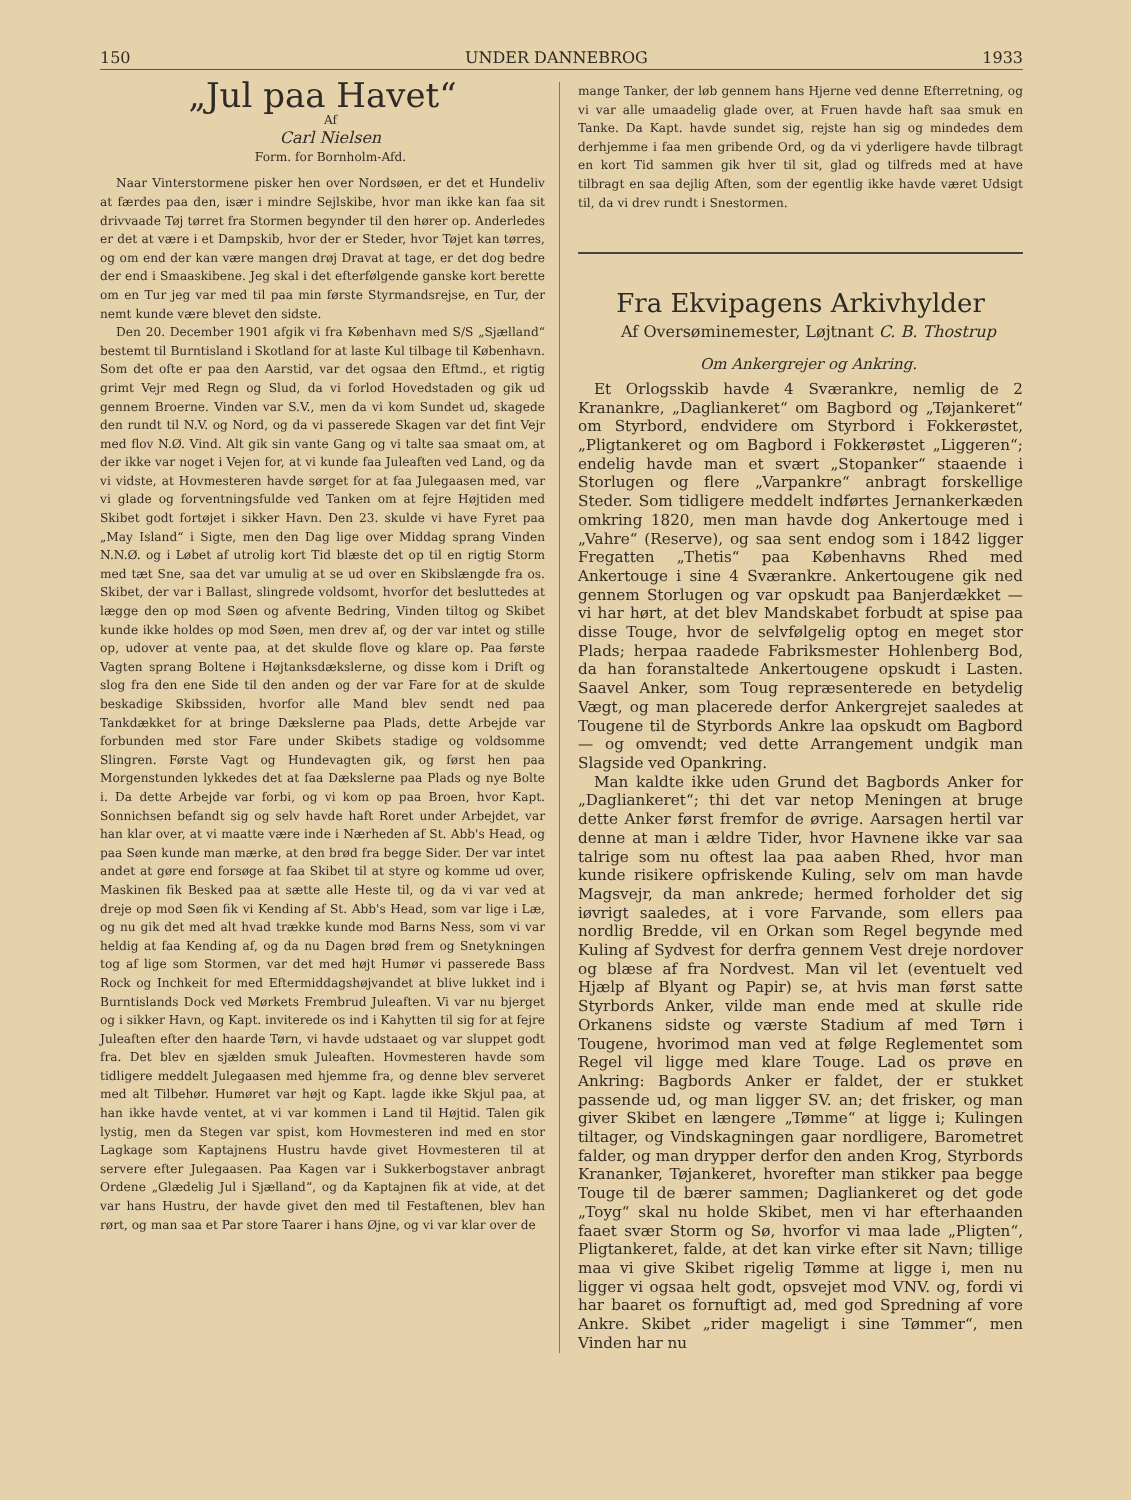150 UNDER DANNEBROG 1933
„Jul paa Havet“
Af
Carl Nielsen
Form. for Bornholm-Afd.
Naar Vinterstormene pisker hen over Nordsøen, er det et Hundeliv at færdes paa den, især i mindre Sejlskibe, hvor man ikke kan faa sit drivvaade Tøj tørret fra Stormen begynder til den hører op. Anderledes er det at være i et Dampskib, hvor der er Steder, hvor Tøjet kan tørres, og om end der kan være mangen drøj Dravat at tage, er det dog bedre der end i Smaaskibene. Jeg skal i det efterfølgende ganske kort berette om en Tur jeg var med til paa min første Styrmandsrejse, en Tur, der nemt kunde være blevet den sidste.
Den 20. December 1901 afgik vi fra København med S/S „Sjælland“ bestemt til Burntisland i Skotland for at laste Kul tilbage til København. Som det ofte er paa den Aarstid, var det ogsaa den Eftmd., et rigtig grimt Vejr med Regn og Slud, da vi forlod Hovedstaden og gik ud gennem Broerne. Vinden var S.V., men da vi kom Sundet ud, skagede den rundt til N.V. og Nord, og da vi passerede Skagen var det fint Vejr med flov N.Ø. Vind. Alt gik sin vante Gang og vi talte saa smaat om, at der ikke var noget i Vejen for, at vi kunde faa Juleaften ved Land, og da vi vidste, at Hovmesteren havde sørget for at faa Julegaasen med, var vi glade og forventningsfulde ved Tanken om at fejre Højtiden med Skibet godt fortøjet i sikker Havn. Den 23. skulde vi have Fyret paa „May Island“ i Sigte, men den Dag lige over Middag sprang Vinden N.N.Ø. og i Løbet af utrolig kort Tid blæste det op til en rigtig Storm med tæt Sne, saa det var umulig at se ud over en Skibslængde fra os. Skibet, der var i Ballast, slingrede voldsomt, hvorfor det besluttedes at lægge den op mod Søen og afvente Bedring, Vinden tiltog og Skibet kunde ikke holdes op mod Søen, men drev af, og der var intet og stille op, udover at vente paa, at det skulde flove og klare op. Paa første Vagten sprang Boltene i Højtanksdækslerne, og disse kom i Drift og slog fra den ene Side til den anden og der var Fare for at de skulde beskadige Skibssiden, hvorfor alle Mand blev sendt ned paa Tankdækket for at bringe Dækslerne paa Plads, dette Arbejde var forbunden med stor Fare under Skibets stadige og voldsomme Slingren. Første Vagt og Hundevagten gik, og først hen paa Morgenstunden lykkedes det at faa Dækslerne paa Plads og nye Bolte i. Da dette Arbejde var forbi, og vi kom op paa Broen, hvor Kapt. Sonnichsen befandt sig og selv havde haft Roret under Arbejdet, var han klar over, at vi maatte være inde i Nærheden af St. Abb's Head, og paa Søen kunde man mærke, at den brød fra begge Sider. Der var intet andet at gøre end forsøge at faa Skibet til at styre og komme ud over, Maskinen fik Besked paa at sætte alle Heste til, og da vi var ved at dreje op mod Søen fik vi Kending af St. Abb's Head, som var lige i Læ, og nu gik det med alt hvad trække kunde mod Barns Ness, som vi var heldig at faa Kending af, og da nu Dagen brød frem og Snetykningen tog af lige som Stormen, var det med højt Humør vi passerede Bass Rock og Inchkeit for med Eftermiddagshøjvandet at blive lukket ind i Burntislands Dock ved Mørkets Frembrud Juleaften. Vi var nu bjerget og i sikker Havn, og Kapt. inviterede os ind i Kahytten til sig for at fejre Juleaften efter den haarde Tørn, vi havde udstaaet og var sluppet godt fra. Det blev en sjælden smuk Juleaften. Hovmesteren havde som tidligere meddelt Julegaasen med hjemme fra, og denne blev serveret med alt Tilbehør. Humøret var højt og Kapt. lagde ikke Skjul paa, at han ikke havde ventet, at vi var kommen i Land til Højtid. Talen gik lystig, men da Stegen var spist, kom Hovmesteren ind med en stor Lagkage som Kaptajnens Hustru havde givet Hovmesteren til at servere efter Julegaasen. Paa Kagen var i Sukkerbogstaver anbragt Ordene „Glædelig Jul i Sjælland“, og da Kaptajnen fik at vide, at det var hans Hustru, der havde givet den med til Festaftenen, blev han rørt, og man saa et Par store Taarer i hans Øjne, og vi var klar over de
mange Tanker, der løb gennem hans Hjerne ved denne Efterretning, og vi var alle umaadelig glade over, at Fruen havde haft saa smuk en Tanke. Da Kapt. havde sundet sig, rejste han sig og mindedes dem derhjemme i faa men gribende Ord, og da vi yderligere havde tilbragt en kort Tid sammen gik hver til sit, glad og tilfreds med at have tilbragt en saa dejlig Aften, som der egentlig ikke havde været Udsigt til, da vi drev rundt i Snestormen.
Fra Ekvipagens Arkivhylder
Af Oversøminemester, Løjtnant C. B. Thostrup
Om Ankergrejer og Ankring.
Et Orlogsskib havde 4 Sværankre, nemlig de 2 Kranankre, „Dagliankeret“ om Bagbord og „Tøjankeret“ om Styrbord, endvidere om Styrbord i Fokkerøstet, „Pligtankeret og om Bagbord i Fokkerøstet „Liggeren“; endelig havde man et svært „Stopanker“ staaende i Storlugen og flere „Varpankre“ anbragt forskellige Steder. Som tidligere meddelt indførtes Jernankerkæden omkring 1820, men man havde dog Ankertouge med i „Vahre“ (Reserve), og saa sent endog som i 1842 ligger Fregatten „Thetis“ paa Københavns Rhed med Ankertouge i sine 4 Sværankre. Ankertougene gik ned gennem Storlugen og var opskudt paa Banjerdækket — vi har hørt, at det blev Mandskabet forbudt at spise paa disse Touge, hvor de selvfølgelig optog en meget stor Plads; herpaa raadede Fabriksmester Hohlenberg Bod, da han foranstaltede Ankertougene opskudt i Lasten. Saavel Anker, som Toug repræsenterede en betydelig Vægt, og man placerede derfor Ankergrejet saaledes at Tougene til de Styrbords Ankre laa opskudt om Bagbord — og omvendt; ved dette Arrangement undgik man Slagside ved Opankring.
Man kaldte ikke uden Grund det Bagbords Anker for „Dagliankeret“; thi det var netop Meningen at bruge dette Anker først fremfor de øvrige. Aarsagen hertil var denne at man i ældre Tider, hvor Havnene ikke var saa talrige som nu oftest laa paa aaben Rhed, hvor man kunde risikere opfriskende Kuling, selv om man havde Magsvejr, da man ankrede; hermed forholder det sig iøvrigt saaledes, at i vore Farvande, som ellers paa nordlig Bredde, vil en Orkan som Regel begynde med Kuling af Sydvest for derfra gennem Vest dreje nordover og blæse af fra Nordvest. Man vil let (eventuelt ved Hjælp af Blyant og Papir) se, at hvis man først satte Styrbords Anker, vilde man ende med at skulle ride Orkanens sidste og værste Stadium af med Tørn i Tougene, hvorimod man ved at følge Reglementet som Regel vil ligge med klare Touge. Lad os prøve en Ankring: Bagbords Anker er faldet, der er stukket passende ud, og man ligger SV. an; det frisker, og man giver Skibet en længere „Tømme“ at ligge i; Kulingen tiltager, og Vindskagningen gaar nordligere, Barometret falder, og man drypper derfor den anden Krog, Styrbords Krananker, Tøjankeret, hvorefter man stikker paa begge Touge til de bærer sammen; Dagliankeret og det gode „Toyg“ skal nu holde Skibet, men vi har efterhaanden faaet svær Storm og Sø, hvorfor vi maa lade „Pligten“, Pligtankeret, falde, at det kan virke efter sit Navn; tillige maa vi give Skibet rigelig Tømme at ligge i, men nu ligger vi ogsaa helt godt, opsvejet mod VNV. og, fordi vi har baaret os fornuftigt ad, med god Spredning af vore Ankre. Skibet „rider mageligt i sine Tømmer“, men Vinden har nu